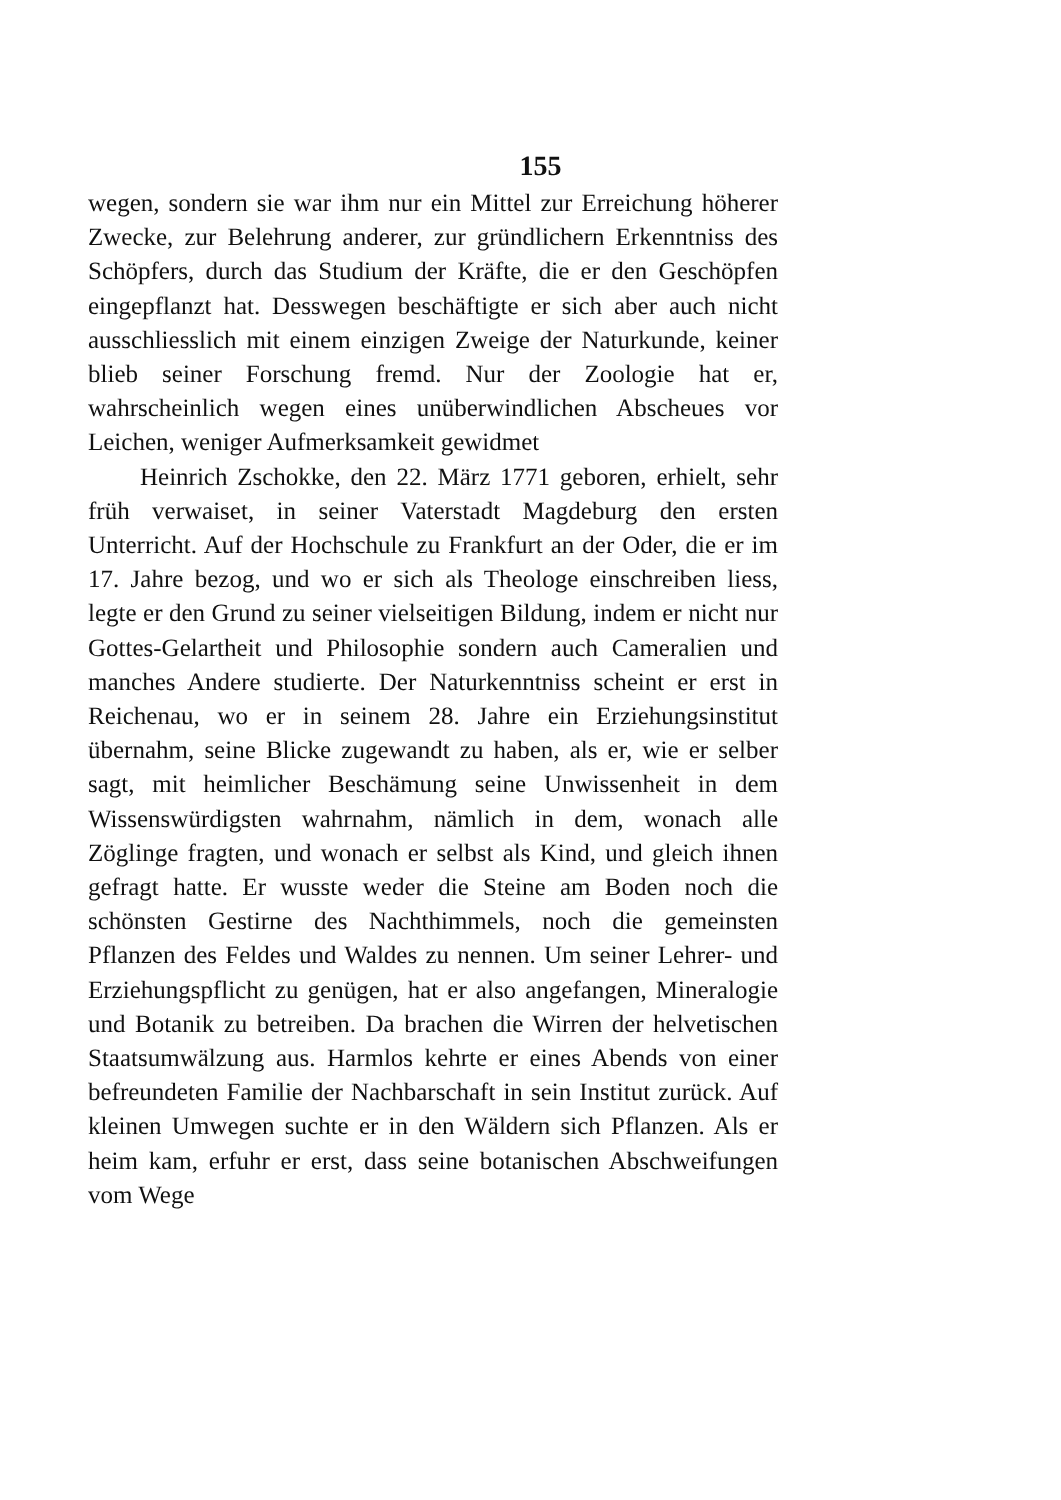155
wegen, sondern sie war ihm nur ein Mittel zur Erreichung höherer Zwecke, zur Belehrung anderer, zur gründlichern Erkenntniss des Schöpfers, durch das Studium der Kräfte, die er den Geschöpfen eingepflanzt hat. Desswegen beschäftigte er sich aber auch nicht ausschliesslich mit einem einzigen Zweige der Naturkunde, keiner blieb seiner Forschung fremd. Nur der Zoologie hat er, wahrscheinlich wegen eines unüberwindlichen Abscheues vor Leichen, weniger Aufmerksamkeit gewidmet
Heinrich Zschokke, den 22. März 1771 geboren, erhielt, sehr früh verwaiset, in seiner Vaterstadt Magdeburg den ersten Unterricht. Auf der Hochschule zu Frankfurt an der Oder, die er im 17. Jahre bezog, und wo er sich als Theologe einschreiben liess, legte er den Grund zu seiner vielseitigen Bildung, indem er nicht nur Gottes-Gelartheit und Philosophie sondern auch Cameralien und manches Andere studierte. Der Naturkenntniss scheint er erst in Reichenau, wo er in seinem 28. Jahre ein Erziehungsinstitut übernahm, seine Blicke zugewandt zu haben, als er, wie er selber sagt, mit heimlicher Beschämung seine Unwissenheit in dem Wissenswürdigsten wahrnahm, nämlich in dem, wonach alle Zöglinge fragten, und wonach er selbst als Kind, und gleich ihnen gefragt hatte. Er wusste weder die Steine am Boden noch die schönsten Gestirne des Nachthimmels, noch die gemeinsten Pflanzen des Feldes und Waldes zu nennen. Um seiner Lehrer- und Erziehungspflicht zu genügen, hat er also angefangen, Mineralogie und Botanik zu betreiben. Da brachen die Wirren der helvetischen Staatsumwälzung aus. Harmlos kehrte er eines Abends von einer befreundeten Familie der Nachbarschaft in sein Institut zurück. Auf kleinen Umwegen suchte er in den Wäldern sich Pflanzen. Als er heim kam, erfuhr er erst, dass seine botanischen Abschweifungen vom Wege